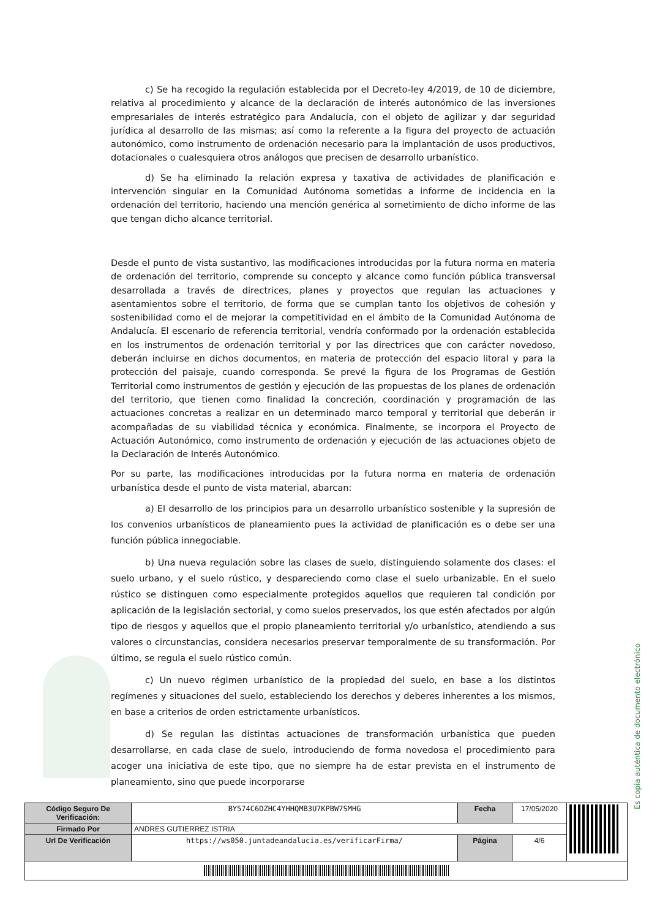c) Se ha recogido la regulación establecida por el Decreto-ley 4/2019, de 10 de diciembre, relativa al procedimiento y alcance de la declaración de interés autonómico de las inversiones empresariales de interés estratégico para Andalucía, con el objeto de agilizar y dar seguridad jurídica al desarrollo de las mismas; así como la referente a la figura del proyecto de actuación autonómico, como instrumento de ordenación necesario para la implantación de usos productivos, dotacionales o cualesquiera otros análogos que precisen de desarrollo urbanístico.
d) Se ha eliminado la relación expresa y taxativa de actividades de planificación e intervención singular en la Comunidad Autónoma sometidas a informe de incidencia en la ordenación del territorio, haciendo una mención genérica al sometimiento de dicho informe de las que tengan dicho alcance territorial.
Desde el punto de vista sustantivo, las modificaciones introducidas por la futura norma en materia de ordenación del territorio, comprende su concepto y alcance como función pública transversal desarrollada a través de directrices, planes y proyectos que regulan las actuaciones y asentamientos sobre el territorio, de forma que se cumplan tanto los objetivos de cohesión y sostenibilidad como el de mejorar la competitividad en el ámbito de la Comunidad Autónoma de Andalucía. El escenario de referencia territorial, vendría conformado por la ordenación establecida en los instrumentos de ordenación territorial y por las directrices que con carácter novedoso, deberán incluirse en dichos documentos, en materia de protección del espacio litoral y para la protección del paisaje, cuando corresponda. Se prevé la figura de los Programas de Gestión Territorial como instrumentos de gestión y ejecución de las propuestas de los planes de ordenación del territorio, que tienen como finalidad la concreción, coordinación y programación de las actuaciones concretas a realizar en un determinado marco temporal y territorial que deberán ir acompañadas de su viabilidad técnica y económica. Finalmente, se incorpora el Proyecto de Actuación Autonómico, como instrumento de ordenación y ejecución de las actuaciones objeto de la Declaración de Interés Autonómico.
Por su parte, las modificaciones introducidas por la futura norma en materia de ordenación urbanística desde el punto de vista material, abarcan:
a) El desarrollo de los principios para un desarrollo urbanístico sostenible y la supresión de los convenios urbanísticos de planeamiento pues la actividad de planificación es o debe ser una función pública innegociable.
b) Una nueva regulación sobre las clases de suelo, distinguiendo solamente dos clases: el suelo urbano, y el suelo rústico, y despareciendo como clase el suelo urbanizable. En el suelo rústico se distinguen como especialmente protegidos aquellos que requieren tal condición por aplicación de la legislación sectorial, y como suelos preservados, los que estén afectados por algún tipo de riesgos y aquellos que el propio planeamiento territorial y/o urbanístico, atendiendo a sus valores o circunstancias, considera necesarios preservar temporalmente de su transformación. Por último, se regula el suelo rústico común.
c) Un nuevo régimen urbanístico de la propiedad del suelo, en base a los distintos regímenes y situaciones del suelo, estableciendo los derechos y deberes inherentes a los mismos, en base a criterios de orden estrictamente urbanísticos.
d) Se regulan las distintas actuaciones de transformación urbanística que pueden desarrollarse, en cada clase de suelo, introduciendo de forma novedosa el procedimiento para acoger una iniciativa de este tipo, que no siempre ha de estar prevista en el instrumento de planeamiento, sino que puede incorporarse
Es copia auténtica de documento electrónico
| Código Seguro De Verificación: | BY574C6DZHC4YHHQMB3U7KPBW7SMHG | Fecha | 17/05/2020 | |
| Firmado Por | ANDRES GUTIERREZ ISTRIA | | | |
| Url De Verificación | https://ws050.juntadeandalucia.es/verificarFirma/ | Página | 4/6 | |